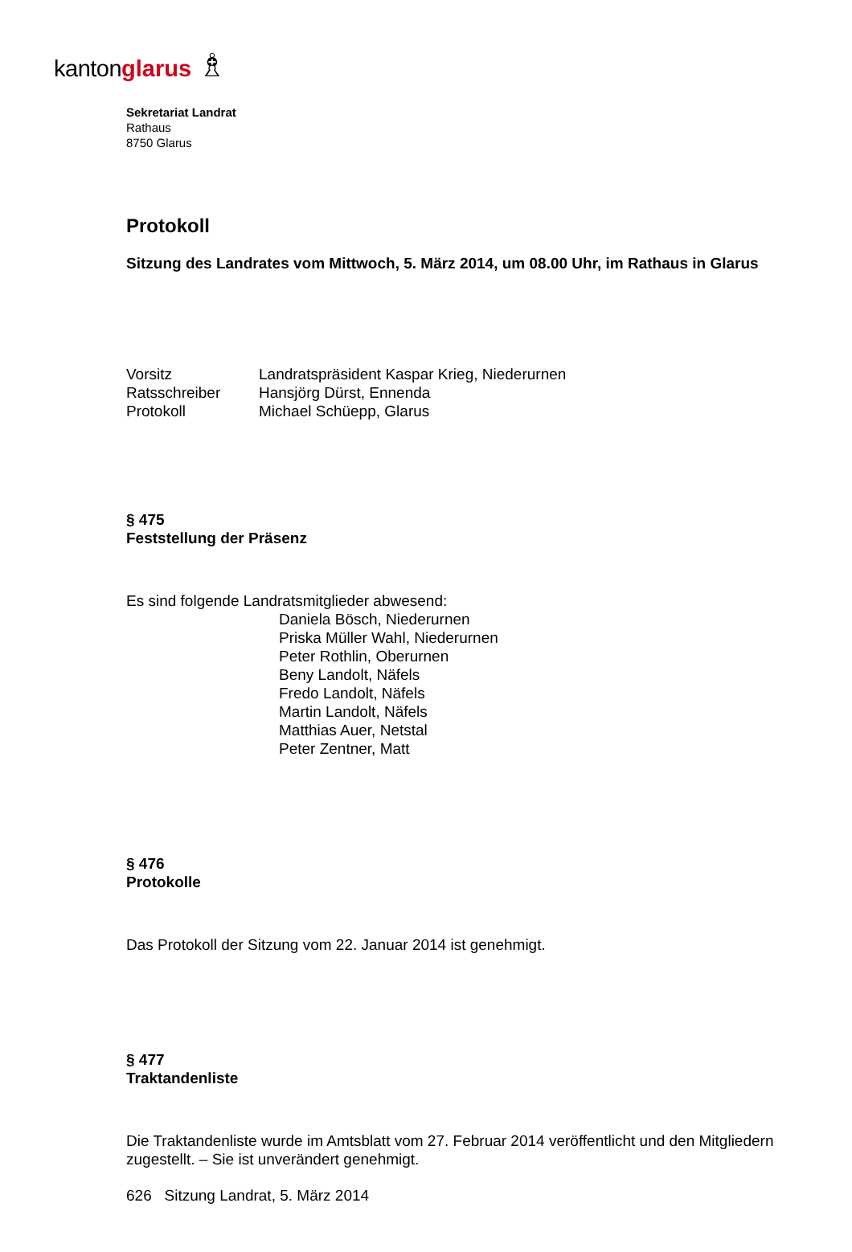kanton glarus ♗
Sekretariat Landrat
Rathaus
8750 Glarus
Protokoll
Sitzung des Landrates vom Mittwoch, 5. März 2014, um 08.00 Uhr, im Rathaus in Glarus
Vorsitz Landratspräsident Kaspar Krieg, Niederurnen
Ratsschreiber Hansjörg Dürst, Ennenda
Protokoll Michael Schüepp, Glarus
§ 475
Feststellung der Präsenz
Es sind folgende Landratsmitglieder abwesend:
Daniela Bösch, Niederurnen
Priska Müller Wahl, Niederurnen
Peter Rothlin, Oberurnen
Beny Landolt, Näfels
Fredo Landolt, Näfels
Martin Landolt, Näfels
Matthias Auer, Netstal
Peter Zentner, Matt
§ 476
Protokolle
Das Protokoll der Sitzung vom 22. Januar 2014 ist genehmigt.
§ 477
Traktandenliste
Die Traktandenliste wurde im Amtsblatt vom 27. Februar 2014 veröffentlicht und den Mitgliedern zugestellt. – Sie ist unverändert genehmigt.
626 Sitzung Landrat, 5. März 2014